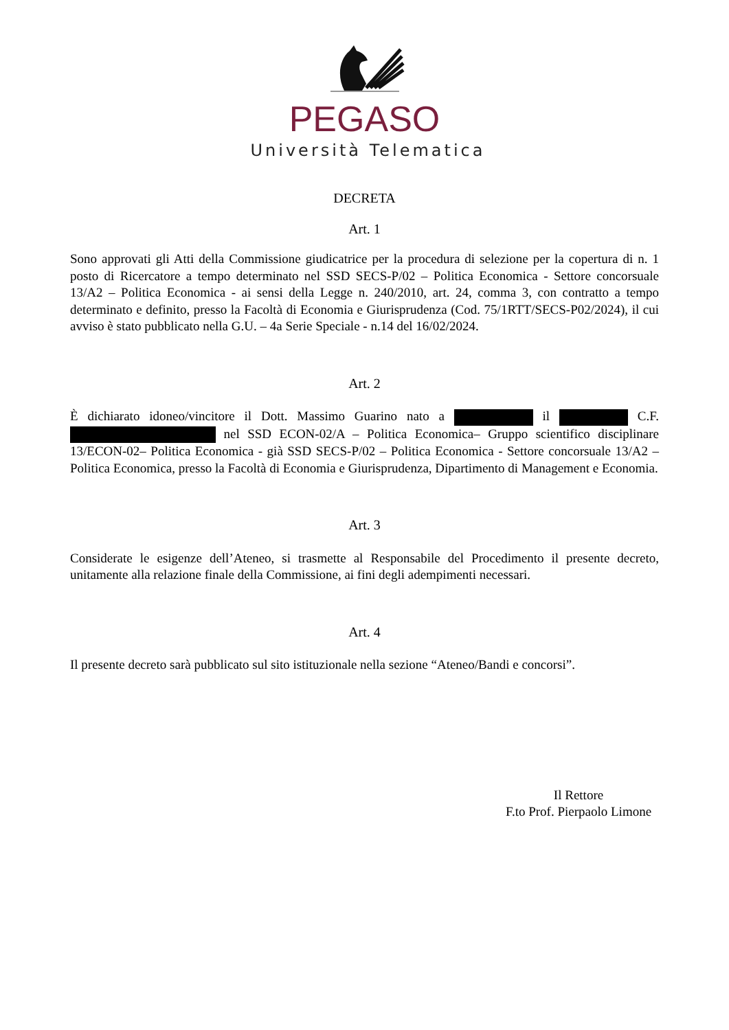PEGASO
Università Telematica
DECRETA
Art. 1
Sono approvati gli Atti della Commissione giudicatrice per la procedura di selezione per la copertura di n. 1 posto di Ricercatore a tempo determinato nel SSD SECS-P/02 – Politica Economica - Settore concorsuale 13/A2 – Politica Economica - ai sensi della Legge n. 240/2010, art. 24, comma 3, con contratto a tempo determinato e definito, presso la Facoltà di Economia e Giurisprudenza (Cod. 75/1RTT/SECS-P02/2024), il cui avviso è stato pubblicato nella G.U. – 4a Serie Speciale - n.14 del 16/02/2024.
Art. 2
È dichiarato idoneo/vincitore il Dott. Massimo Guarino nato a il C.F. nel SSD ECON-02/A – Politica Economica– Gruppo scientifico disciplinare 13/ECON-02– Politica Economica - già SSD SECS-P/02 – Politica Economica - Settore concorsuale 13/A2 – Politica Economica, presso la Facoltà di Economia e Giurisprudenza, Dipartimento di Management e Economia.
Art. 3
Considerate le esigenze dell’Ateneo, si trasmette al Responsabile del Procedimento il presente decreto, unitamente alla relazione finale della Commissione, ai fini degli adempimenti necessari.
Art. 4
Il presente decreto sarà pubblicato sul sito istituzionale nella sezione “Ateneo/Bandi e concorsi”.
Il Rettore
F.to Prof. Pierpaolo Limone